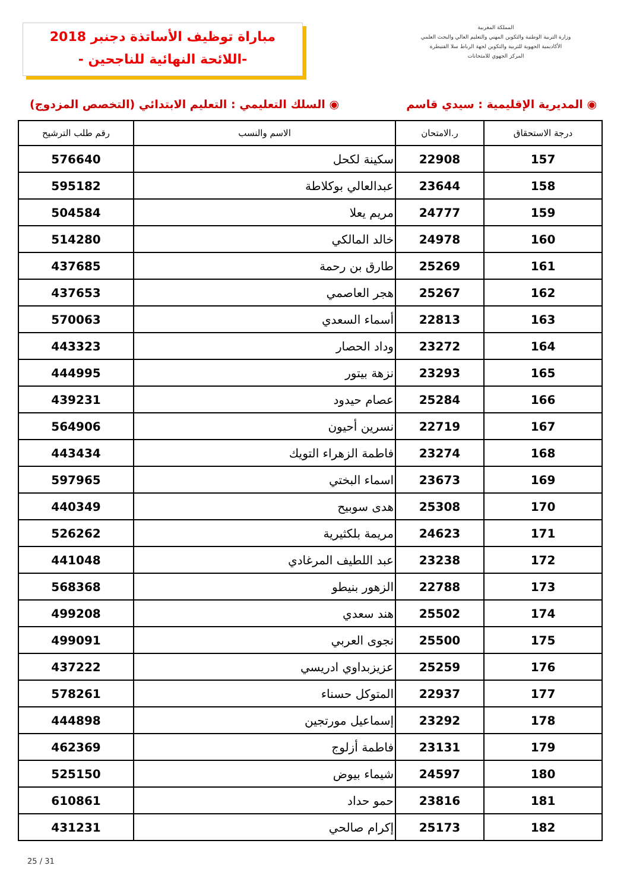المملكة المغربية
وزارة التربية الوطنية والتكوين المهني والتعليم العالي والبحث العلمي
الأكاديمية الجهوية للتربية والتكوين لجهة الرباط سلا القنيطرة
المركز الجهوي للامتحانات
مباراة توظيف الأساتذة دجنبر 2018
-اللائحة النهائية للناجحين -
◉ المديرية الإقليمية : سيدي قاسم
◉ السلك التعليمي : التعليم الابتدائي (التخصص المزدوج)
| درجة الاستحقاق | ر.الامتحان | الاسم والنسب | رقم طلب الترشيح |
| --- | --- | --- | --- |
| 157 | 22908 | سكينة لكحل | 576640 |
| 158 | 23644 | عبدالعالي بوكلاطة | 595182 |
| 159 | 24777 | مريم يعلا | 504584 |
| 160 | 24978 | خالد المالكي | 514280 |
| 161 | 25269 | طارق بن رحمة | 437685 |
| 162 | 25267 | هجر العاصمي | 437653 |
| 163 | 22813 | أسماء السعدي | 570063 |
| 164 | 23272 | وداد الحصار | 443323 |
| 165 | 23293 | نزهة بيتور | 444995 |
| 166 | 25284 | عصام حيدود | 439231 |
| 167 | 22719 | نسرين أحيون | 564906 |
| 168 | 23274 | فاطمة الزهراء التويك | 443434 |
| 169 | 23673 | اسماء البختي | 597965 |
| 170 | 25308 | هدى سوبيح | 440349 |
| 171 | 24623 | مريمة بلكثيرية | 526262 |
| 172 | 23238 | عبد اللطيف المرغادي | 441048 |
| 173 | 22788 | الزهور بنيطو | 568368 |
| 174 | 25502 | هند سعدي | 499208 |
| 175 | 25500 | نجوى العربي | 499091 |
| 176 | 25259 | عزيزبداوي ادريسي | 437222 |
| 177 | 22937 | المتوكل حسناء | 578261 |
| 178 | 23292 | إسماعيل مورتجين | 444898 |
| 179 | 23131 | فاطمة أزلوج | 462369 |
| 180 | 24597 | شيماء بيوض | 525150 |
| 181 | 23816 | حمو حداد | 610861 |
| 182 | 25173 | إكرام صالحي | 431231 |
25 / 31